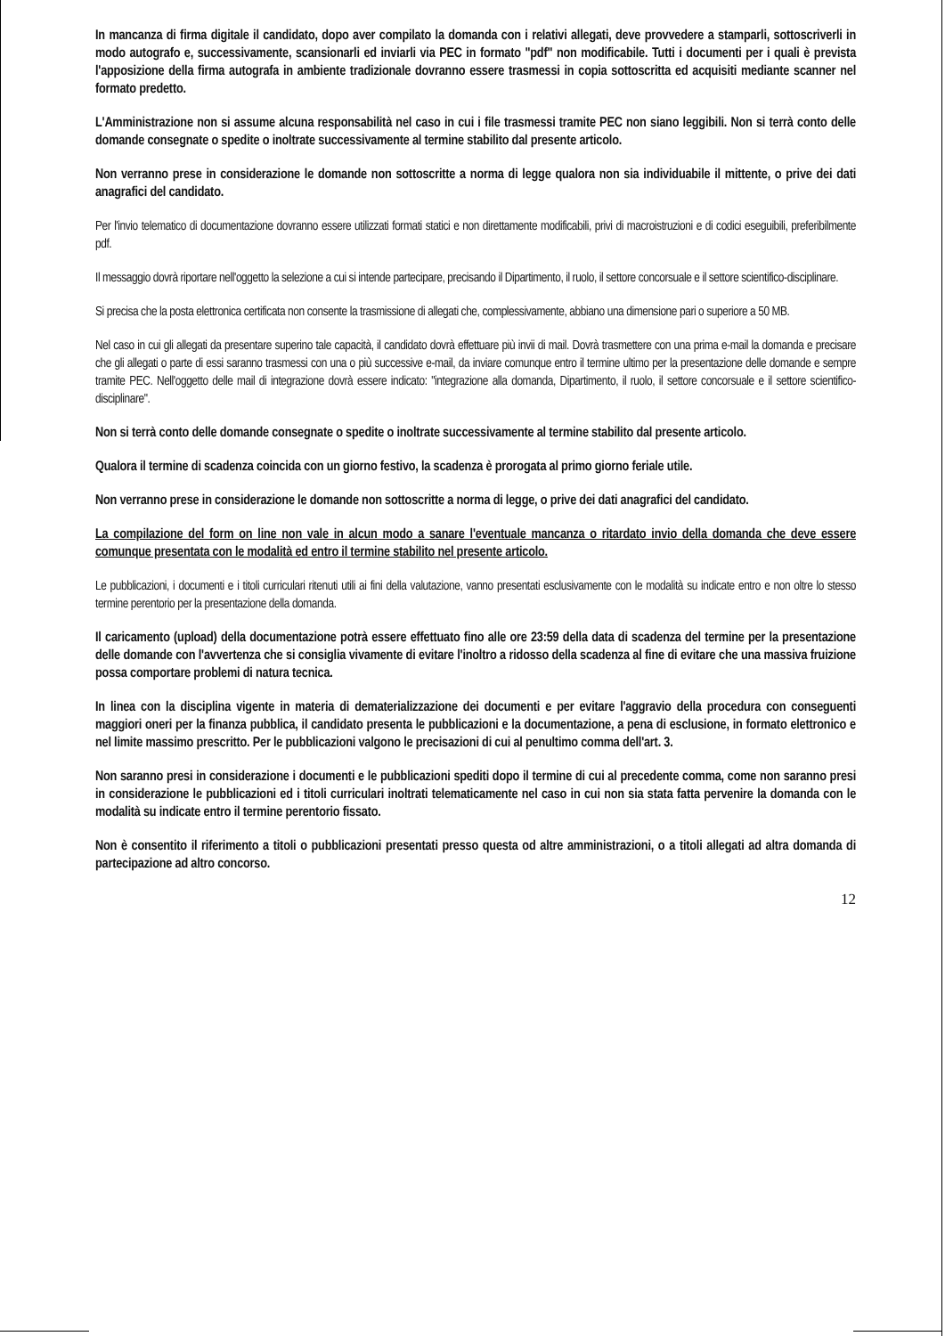In mancanza di firma digitale il candidato, dopo aver compilato la domanda con i relativi allegati, deve provvedere a stamparli, sottoscriverli in modo autografo e, successivamente, scansionarli ed inviarli via PEC in formato "pdf" non modificabile. Tutti i documenti per i quali è prevista l'apposizione della firma autografa in ambiente tradizionale dovranno essere trasmessi in copia sottoscritta ed acquisiti mediante scanner nel formato predetto.
L'Amministrazione non si assume alcuna responsabilità nel caso in cui i file trasmessi tramite PEC non siano leggibili. Non si terrà conto delle domande consegnate o spedite o inoltrate successivamente al termine stabilito dal presente articolo.
Non verranno prese in considerazione le domande non sottoscritte a norma di legge qualora non sia individuabile il mittente, o prive dei dati anagrafici del candidato.
Per l'invio telematico di documentazione dovranno essere utilizzati formati statici e non direttamente modificabili, privi di macroistruzioni e di codici eseguibili, preferibilmente pdf.
Il messaggio dovrà riportare nell'oggetto la selezione a cui si intende partecipare, precisando il Dipartimento, il ruolo, il settore concorsuale e il settore scientifico-disciplinare.
Si precisa che la posta elettronica certificata non consente la trasmissione di allegati che, complessivamente, abbiano una dimensione pari o superiore a 50 MB.
Nel caso in cui gli allegati da presentare superino tale capacità, il candidato dovrà effettuare più invii di mail. Dovrà trasmettere con una prima e-mail la domanda e precisare che gli allegati o parte di essi saranno trasmessi con una o più successive e-mail, da inviare comunque entro il termine ultimo per la presentazione delle domande e sempre tramite PEC. Nell'oggetto delle mail di integrazione dovrà essere indicato: "integrazione alla domanda, Dipartimento, il ruolo, il settore concorsuale e il settore scientifico- disciplinare".
Non si terrà conto delle domande consegnate o spedite o inoltrate successivamente al termine stabilito dal presente articolo.
Qualora il termine di scadenza coincida con un giorno festivo, la scadenza è prorogata al primo giorno feriale utile.
Non verranno prese in considerazione le domande non sottoscritte a norma di legge, o prive dei dati anagrafici del candidato.
La compilazione del form on line non vale in alcun modo a sanare l'eventuale mancanza o ritardato invio della domanda che deve essere comunque presentata con le modalità ed entro il termine stabilito nel presente articolo.
Le pubblicazioni, i documenti e i titoli curriculari ritenuti utili ai fini della valutazione, vanno presentati esclusivamente con le modalità su indicate entro e non oltre lo stesso termine perentorio per la presentazione della domanda.
Il caricamento (upload) della documentazione potrà essere effettuato fino alle ore 23:59 della data di scadenza del termine per la presentazione delle domande con l'avvertenza che si consiglia vivamente di evitare l'inoltro a ridosso della scadenza al fine di evitare che una massiva fruizione possa comportare problemi di natura tecnica.
In linea con la disciplina vigente in materia di dematerializzazione dei documenti e per evitare l'aggravio della procedura con conseguenti maggiori oneri per la finanza pubblica, il candidato presenta le pubblicazioni e la documentazione, a pena di esclusione, in formato elettronico e nel limite massimo prescritto. Per le pubblicazioni valgono le precisazioni di cui al penultimo comma dell'art. 3.
Non saranno presi in considerazione i documenti e le pubblicazioni spediti dopo il termine di cui al precedente comma, come non saranno presi in considerazione le pubblicazioni ed i titoli curriculari inoltrati telematicamente nel caso in cui non sia stata fatta pervenire la domanda con le modalità su indicate entro il termine perentorio fissato.
Non è consentito il riferimento a titoli o pubblicazioni presentati presso questa od altre amministrazioni, o a titoli allegati ad altra domanda di partecipazione ad altro concorso.
12